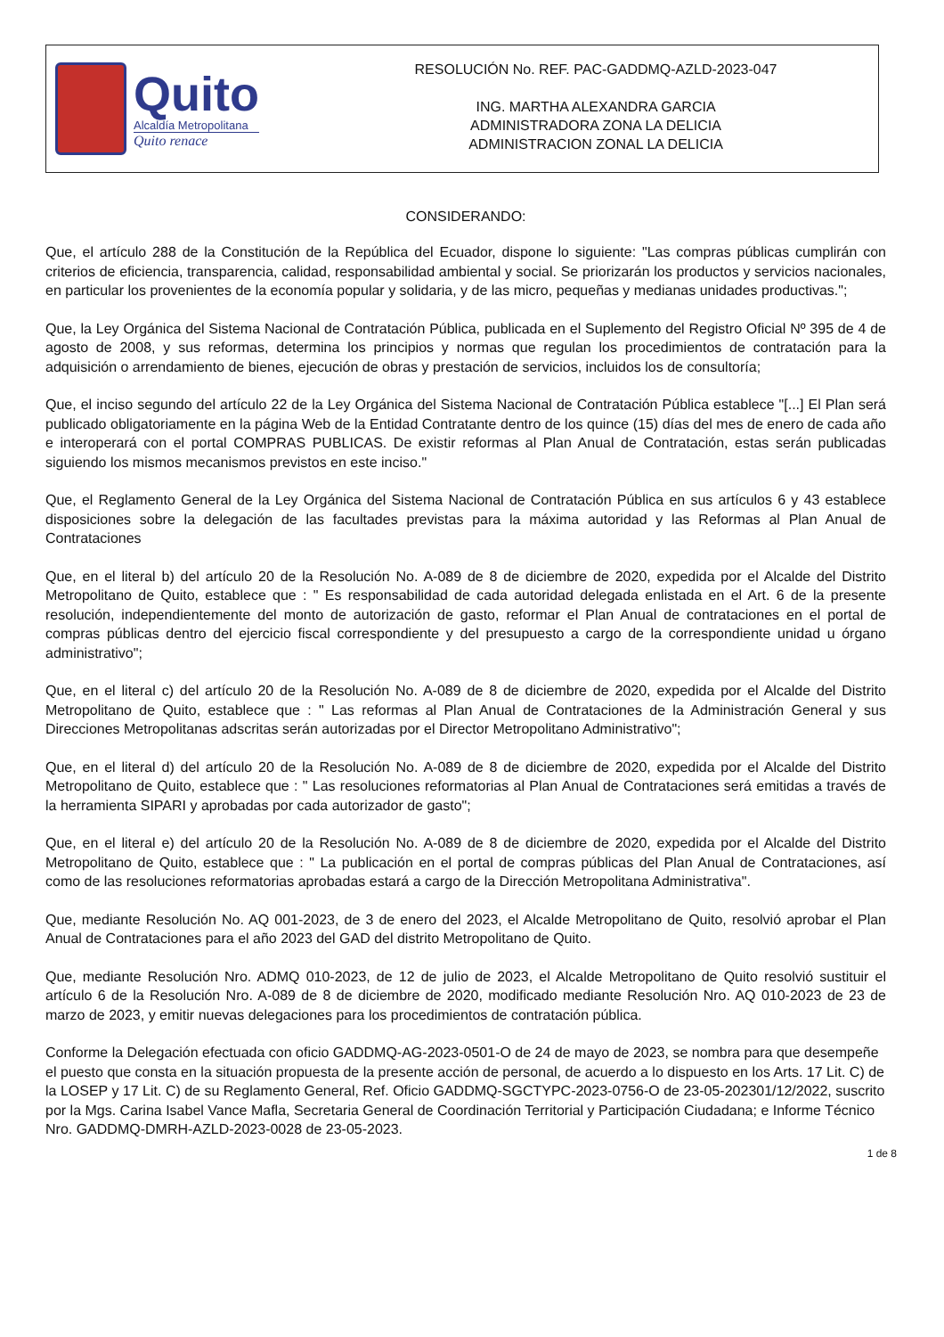Quito
Alcaldía Metropolitana
Quito renace
RESOLUCIÓN No. REF. PAC-GADDMQ-AZLD-2023-047
ING. MARTHA ALEXANDRA GARCIA
ADMINISTRADORA ZONA LA DELICIA
ADMINISTRACION ZONAL LA DELICIA
CONSIDERANDO:
Que, el artículo 288 de la Constitución de la República del Ecuador, dispone lo siguiente: "Las compras públicas cumplirán con criterios de eficiencia, transparencia, calidad, responsabilidad ambiental y social. Se priorizarán los productos y servicios nacionales, en particular los provenientes de la economía popular y solidaria, y de las micro, pequeñas y medianas unidades productivas.";
Que, la Ley Orgánica del Sistema Nacional de Contratación Pública, publicada en el Suplemento del Registro Oficial Nº 395 de 4 de agosto de 2008, y sus reformas, determina los principios y normas que regulan los procedimientos de contratación para la adquisición o arrendamiento de bienes, ejecución de obras y prestación de servicios, incluidos los de consultoría;
Que, el inciso segundo del artículo 22 de la Ley Orgánica del Sistema Nacional de Contratación Pública establece "[...] El Plan será publicado obligatoriamente en la página Web de la Entidad Contratante dentro de los quince (15) días del mes de enero de cada año e interoperará con el portal COMPRAS PUBLICAS. De existir reformas al Plan Anual de Contratación, estas serán publicadas siguiendo los mismos mecanismos previstos en este inciso."
Que, el Reglamento General de la Ley Orgánica del Sistema Nacional de Contratación Pública en sus artículos 6 y 43 establece disposiciones sobre la delegación de las facultades previstas para la máxima autoridad y las Reformas al Plan Anual de Contrataciones
Que, en el literal b) del artículo 20 de la Resolución No. A-089 de 8 de diciembre de 2020, expedida por el Alcalde del Distrito Metropolitano de Quito, establece que : " Es responsabilidad de cada autoridad delegada enlistada en el Art. 6 de la presente resolución, independientemente del monto de autorización de gasto, reformar el Plan Anual de contrataciones en el portal de compras públicas dentro del ejercicio fiscal correspondiente y del presupuesto a cargo de la correspondiente unidad u órgano administrativo";
Que, en el literal c) del artículo 20 de la Resolución No. A-089 de 8 de diciembre de 2020, expedida por el Alcalde del Distrito Metropolitano de Quito, establece que : " Las reformas al Plan Anual de Contrataciones de la Administración General y sus Direcciones Metropolitanas adscritas serán autorizadas por el Director Metropolitano Administrativo";
Que, en el literal d) del artículo 20 de la Resolución No. A-089 de 8 de diciembre de 2020, expedida por el Alcalde del Distrito Metropolitano de Quito, establece que : " Las resoluciones reformatorias al Plan Anual de Contrataciones será emitidas a través de la herramienta SIPARI y aprobadas por cada autorizador de gasto";
Que, en el literal e) del artículo 20 de la Resolución No. A-089 de 8 de diciembre de 2020, expedida por el Alcalde del Distrito Metropolitano de Quito, establece que : " La publicación en el portal de compras públicas del Plan Anual de Contrataciones, así como de las resoluciones reformatorias aprobadas estará a cargo de la Dirección Metropolitana Administrativa".
Que, mediante Resolución No. AQ 001-2023, de 3 de enero del 2023, el Alcalde Metropolitano de Quito, resolvió aprobar el Plan Anual de Contrataciones para el año 2023 del GAD del distrito Metropolitano de Quito.
Que, mediante Resolución Nro. ADMQ 010-2023, de 12 de julio de 2023, el Alcalde Metropolitano de Quito resolvió sustituir el artículo 6 de la Resolución Nro. A-089 de 8 de diciembre de 2020, modificado mediante Resolución Nro. AQ 010-2023 de 23 de marzo de 2023, y emitir nuevas delegaciones para los procedimientos de contratación pública.
Conforme la Delegación efectuada con oficio GADDMQ-AG-2023-0501-O de 24 de mayo de 2023, se nombra para que desempeñe el puesto que consta en la situación propuesta de la presente acción de personal, de acuerdo a lo dispuesto en los Arts. 17 Lit. C) de la LOSEP y 17 Lit. C) de su Reglamento General, Ref. Oficio GADDMQ-SGCTYPC-2023-0756-O de 23-05-202301/12/2022, suscrito por la Mgs. Carina Isabel Vance Mafla, Secretaria General de Coordinación Territorial y Participación Ciudadana; e Informe Técnico Nro. GADDMQ-DMRH-AZLD-2023-0028 de 23-05-2023.
1 de 8